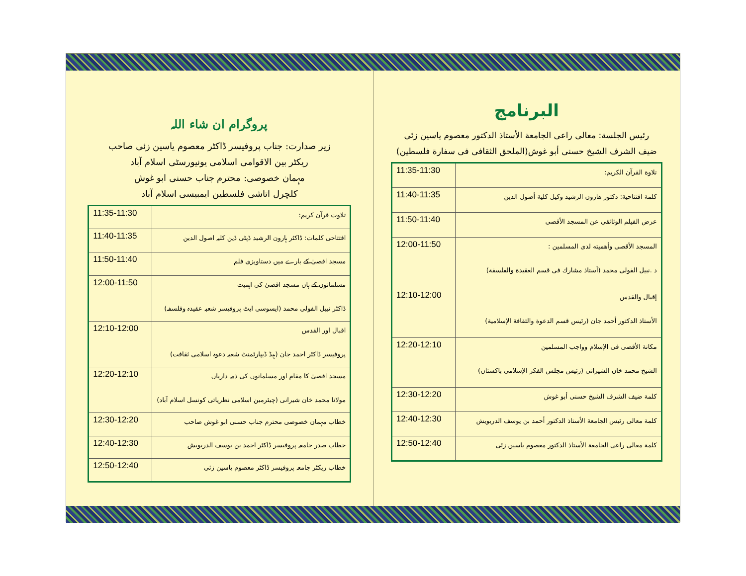البرنامج
رئيس الجلسة: معالی راعی الجامعة الأستاذ الدكتور معصوم ياسين زئی
ضيف الشرف الشيخ حسنى أبو غوش(الملحق الثقافی فی سفارة فلسطين)
| تلاوة القرآن الكريم: | 11:35-11:30 |
| كلمة افتتاحية: دكتور هارون الرشيد وكيل كلية أصول الدين | 11:40-11:35 |
| عرض الفيلم الوثائقی عن المسجد الأقصی | 11:50-11:40 |
| المسجد الأقصی وأهميته لدی المسلمين : د .نبيل الفولی محمد (أستاذ مشارك فی قسم العقيدة والفلسفة) | 12:00-11:50 |
| إقبال والقدس الأستاذ الدكتور أحمد جان (رئيس قسم الدعوة والثقافة الإسلامية) | 12:10-12:00 |
| مكانة الأقصى فی الإسلام وواجب المسلمين الشيخ محمد خان الشيرانی (رئيس مجلس الفكر الإسلامی باكستان) | 12:20-12:10 |
| كلمة ضيف الشرف الشيخ حسنى أبو غوش | 12:30-12:20 |
| كلمة معالی رئيس الجامعة الأستاذ الدكتور أحمد بن يوسف الدريويش | 12:40-12:30 |
| كلمة معالی راعی الجامعة الأستاذ الدكتور معصوم ياسين زئی | 12:50-12:40 |
پروگرام ان شاء اللہ
زیر صدارت: جناب پروفیسر ڈاکٹر معصوم یاسین زئی صاحب
ریکٹر بین الاقوامی اسلامی یونیورسٹی اسلام آباد
مہمان خصوصی: محترم جناب حسنی ابو غوش
کلچرل اتاشی فلسطین ایمبیسی اسلام آباد
| تلاوت قرآن کریم: | 11:35-11:30 |
| افتتاحی کلمات: ڈاکٹر ہارون الرشید ڈپٹی ڈین کلیہ اصول الدین | 11:40-11:35 |
| مسجد اقصیٰ کے بارے میں دستاویزی فلم | 11:50-11:40 |
| مسلمانوں کے ہاں مسجد اقصیٰ کی اہمیت ڈاکٹر نبیل الفولی محمد (ایسوسی ایٹ پروفیسر شعبہ عقیدہ وفلسفہ) | 12:00-11:50 |
| اقبال اور القدس پروفیسر ڈاکٹر احمد جان (ہیڈ ڈیپارٹمنٹ شعبہ دعوہ اسلامی ثقافت) | 12:10-12:00 |
| مسجد اقصیٰ کا مقام اور مسلمانوں کی ذمہ داریاں مولانا محمد خان شیرانی (چیئرمین اسلامی نظریاتی کونسل اسلام آباد) | 12:20-12:10 |
| خطاب مہمان خصوصی محترم جناب حسنی ابو غوش صاحب | 12:30-12:20 |
| خطاب صدر جامعہ پروفیسر ڈاکٹر احمد بن یوسف الدریویش | 12:40-12:30 |
| خطاب ریکٹر جامعہ پروفیسر ڈاکٹر معصوم یاسین زئی | 12:50-12:40 |